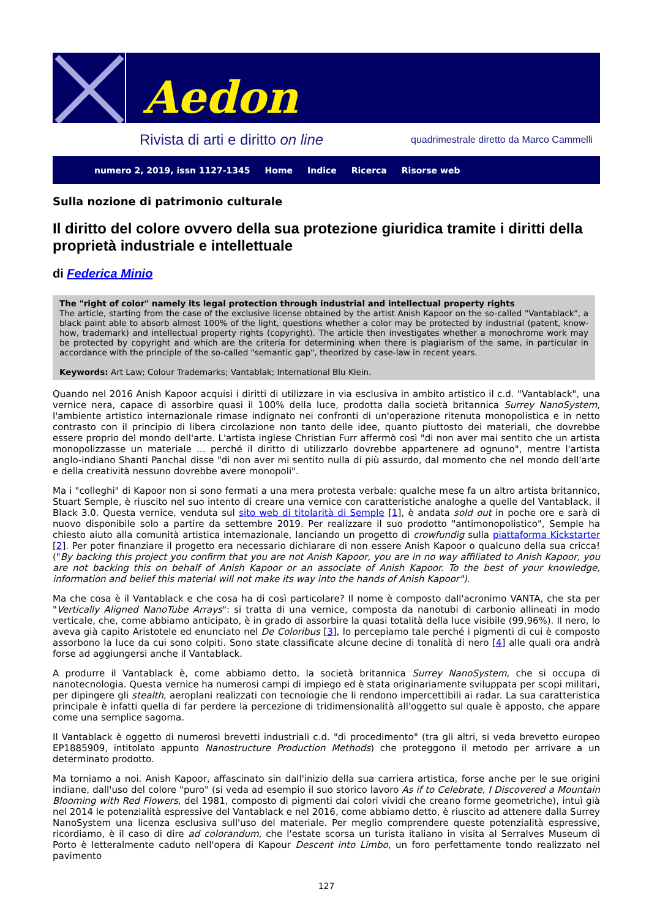Aedon
Rivista di arti e diritto on line quadrimestrale diretto da Marco Cammelli
numero 2, 2019, issn 1127-1345 Home Indice Ricerca Risorse web
Sulla nozione di patrimonio culturale
Il diritto del colore ovvero della sua protezione giuridica tramite i diritti della proprietà industriale e intellettuale
di Federica Minio
The "right of color" namely its legal protection through industrial and intellectual property rights
The article, starting from the case of the exclusive license obtained by the artist Anish Kapoor on the so-called "Vantablack", a black paint able to absorb almost 100% of the light, questions whether a color may be protected by industrial (patent, know-how, trademark) and intellectual property rights (copyright). The article then investigates whether a monochrome work may be protected by copyright and which are the criteria for determining when there is plagiarism of the same, in particular in accordance with the principle of the so-called "semantic gap", theorized by case-law in recent years.
Keywords: Art Law; Colour Trademarks; Vantablak; International Blu Klein.
Quando nel 2016 Anish Kapoor acquisì i diritti di utilizzare in via esclusiva in ambito artistico il c.d. "Vantablack", una vernice nera, capace di assorbire quasi il 100% della luce, prodotta dalla società britannica Surrey NanoSystem, l'ambiente artistico internazionale rimase indignato nei confronti di un'operazione ritenuta monopolistica e in netto contrasto con il principio di libera circolazione non tanto delle idee, quanto piuttosto dei materiali, che dovrebbe essere proprio del mondo dell'arte. L'artista inglese Christian Furr affermò così "di non aver mai sentito che un artista monopolizzasse un materiale ... perché il diritto di utilizzarlo dovrebbe appartenere ad ognuno", mentre l'artista anglo-indiano Shanti Panchal disse "di non aver mi sentito nulla di più assurdo, dal momento che nel mondo dell'arte e della creatività nessuno dovrebbe avere monopoli".
Ma i "colleghi" di Kapoor non si sono fermati a una mera protesta verbale: qualche mese fa un altro artista britannico, Stuart Semple, è riuscito nel suo intento di creare una vernice con caratteristiche analoghe a quelle del Vantablack, il Black 3.0. Questa vernice, venduta sul sito web di titolarità di Semple [1], è andata sold out in poche ore e sarà di nuovo disponibile solo a partire da settembre 2019. Per realizzare il suo prodotto "antimonopolistico", Semple ha chiesto aiuto alla comunità artistica internazionale, lanciando un progetto di crowfundig sulla piattaforma Kickstarter [2]. Per poter finanziare il progetto era necessario dichiarare di non essere Anish Kapoor o qualcuno della sua cricca! ("By backing this project you confirm that you are not Anish Kapoor, you are in no way affiliated to Anish Kapoor, you are not backing this on behalf of Anish Kapoor or an associate of Anish Kapoor. To the best of your knowledge, information and belief this material will not make its way into the hands of Anish Kapoor").
Ma che cosa è il Vantablack e che cosa ha di così particolare? Il nome è composto dall'acronimo VANTA, che sta per "Vertically Aligned NanoTube Arrays": si tratta di una vernice, composta da nanotubi di carbonio allineati in modo verticale, che, come abbiamo anticipato, è in grado di assorbire la quasi totalità della luce visibile (99,96%). Il nero, lo aveva già capito Aristotele ed enunciato nel De Coloribus [3], lo percepiamo tale perché i pigmenti di cui è composto assorbono la luce da cui sono colpiti. Sono state classificate alcune decine di tonalità di nero [4] alle quali ora andrà forse ad aggiungersi anche il Vantablack.
A produrre il Vantablack è, come abbiamo detto, la società britannica Surrey NanoSystem, che si occupa di nanotecnologia. Questa vernice ha numerosi campi di impiego ed è stata originariamente sviluppata per scopi militari, per dipingere gli stealth, aeroplani realizzati con tecnologie che li rendono impercettibili ai radar. La sua caratteristica principale è infatti quella di far perdere la percezione di tridimensionalità all'oggetto sul quale è apposto, che appare come una semplice sagoma.
Il Vantablack è oggetto di numerosi brevetti industriali c.d. "di procedimento" (tra gli altri, si veda brevetto europeo EP1885909, intitolato appunto Nanostructure Production Methods) che proteggono il metodo per arrivare a un determinato prodotto.
Ma torniamo a noi. Anish Kapoor, affascinato sin dall'inizio della sua carriera artistica, forse anche per le sue origini indiane, dall'uso del colore "puro" (si veda ad esempio il suo storico lavoro As if to Celebrate, I Discovered a Mountain Blooming with Red Flowers, del 1981, composto di pigmenti dai colori vividi che creano forme geometriche), intuì già nel 2014 le potenzialità espressive del Vantablack e nel 2016, come abbiamo detto, è riuscito ad attenere dalla Surrey NanoSystem una licenza esclusiva sull'uso del materiale. Per meglio comprendere queste potenzialità espressive, ricordiamo, è il caso di dire ad colorandum, che l'estate scorsa un turista italiano in visita al Serralves Museum di Porto è letteralmente caduto nell'opera di Kapour Descent into Limbo, un foro perfettamente tondo realizzato nel pavimento
127